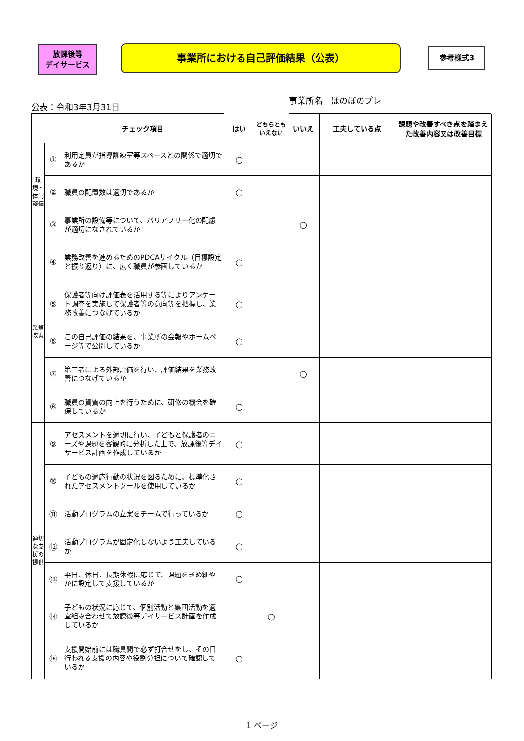放課後等
デイサービス
事業所における自己評価結果（公表） 参考様式3
公表：令和3年3月31日 事業所名　ほのぼのプレ
| | | チェック項目 | はい | どちらとも いえない | いいえ | 工夫している点 | 課題や改善すべき点を踏まえた改善内容又は改善目標 |
| --- | --- | --- | --- | --- | --- | --- | --- |
| 環境・体制整備 | ① | 利用定員が指導訓練室等スペースとの関係で適切であるか | ○ | | | | |
| | ② | 職員の配置数は適切であるか | ○ | | | | |
| | ③ | 事業所の設備等について、バリアフリー化の配慮が適切になされているか | | | ○ | | |
| 業務改善 | ④ | 業務改善を進めるためのPDCAサイクル（目標設定と振り返り）に、広く職員が参画しているか | ○ | | | | |
| | ⑤ | 保護者等向け評価表を活用する等によりアンケート調査を実施して保護者等の意向等を把握し、業務改善につなげているか | ○ | | | | |
| | ⑥ | この自己評価の結果を、事業所の会報やホームページ等で公開しているか | ○ | | | | |
| | ⑦ | 第三者による外部評価を行い、評価結果を業務改善につなげているか | | | ○ | | |
| | ⑧ | 職員の資質の向上を行うために、研修の機会を確保しているか | ○ | | | | |
| 適切な支援の提供 | ⑨ | アセスメントを適切に行い、子どもと保護者のニーズや課題を客観的に分析した上で、放課後等デイサービス計画を作成しているか | ○ | | | | |
| | ⑩ | 子どもの適応行動の状況を図るために、標準化されたアセスメントツールを使用しているか | ○ | | | | |
| | ⑪ | 活動プログラムの立案をチームで行っているか | ○ | | | | |
| | ⑫ | 活動プログラムが固定化しないよう工夫しているか | ○ | | | | |
| | ⑬ | 平日、休日、長期休暇に応じて、課題をきめ細やかに設定して支援しているか | ○ | | | | |
| | ⑭ | 子どもの状況に応じて、個別活動と集団活動を適宜組み合わせて放課後等デイサービス計画を作成しているか | | ○ | | | |
| | ⑮ | 支援開始前には職員間で必ず打合せをし、その日行われる支援の内容や役割分担について確認しているか | ○ | | | | |
1 ページ